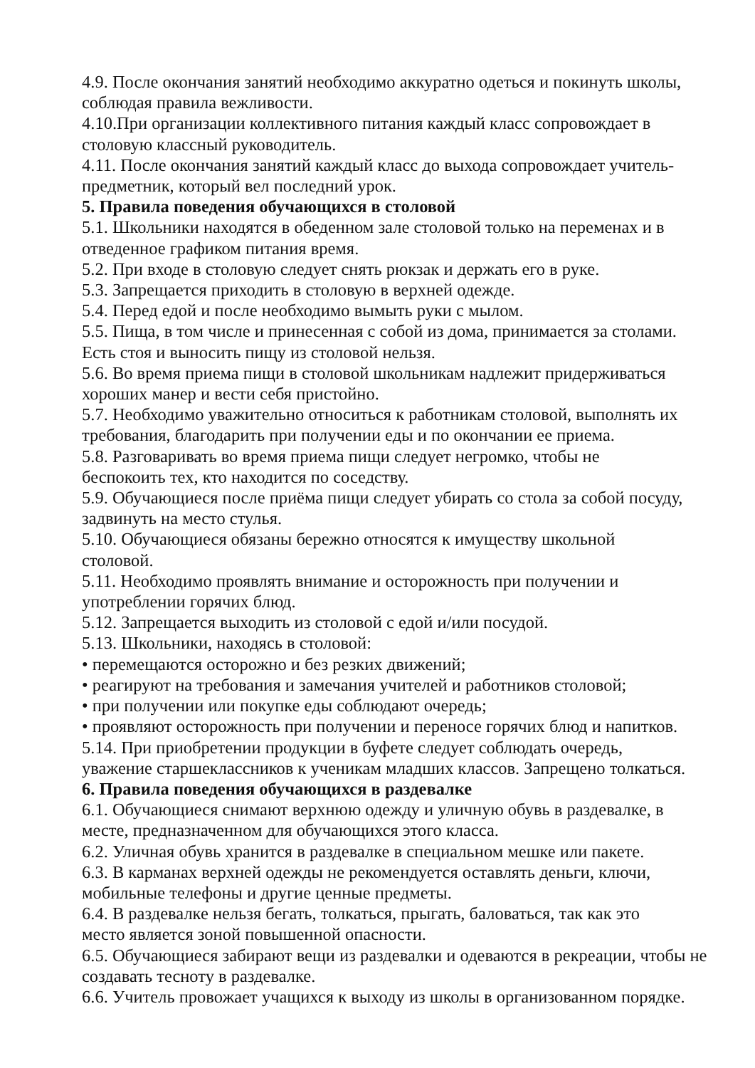4.9. После окончания занятий необходимо аккуратно одеться и покинуть школы, соблюдая правила вежливости.
4.10.При организации коллективного питания каждый класс сопровождает в столовую классный руководитель.
4.11. После окончания занятий каждый класс до выхода сопровождает учитель-предметник, который вел последний урок.
5. Правила поведения обучающихся в столовой
5.1. Школьники находятся в обеденном зале столовой только на переменах и в отведенное графиком питания время.
5.2. При входе в столовую следует снять рюкзак и держать его в руке.
5.3. Запрещается приходить в столовую в верхней одежде.
5.4. Перед едой и после необходимо вымыть руки с мылом.
5.5. Пища, в том числе и принесенная с собой из дома, принимается за столами. Есть стоя и выносить пищу из столовой нельзя.
5.6. Во время приема пищи в столовой школьникам надлежит придерживаться хороших манер и вести себя пристойно.
5.7. Необходимо уважительно относиться к работникам столовой, выполнять их требования, благодарить при получении еды и по окончании ее приема.
5.8. Разговаривать во время приема пищи следует негромко, чтобы не
беспокоить тех, кто находится по соседству.
5.9. Обучающиеся после приёма пищи следует убирать со стола за собой посуду, задвинуть на место стулья.
5.10. Обучающиеся обязаны бережно относятся к имуществу школьной
столовой.
5.11. Необходимо проявлять внимание и осторожность при получении и
употреблении горячих блюд.
5.12. Запрещается выходить из столовой с едой и/или посудой.
5.13. Школьники, находясь в столовой:
• перемещаются осторожно и без резких движений;
• реагируют на требования и замечания учителей и работников столовой;
• при получении или покупке еды соблюдают очередь;
• проявляют осторожность при получении и переносе горячих блюд и напитков.
5.14. При приобретении продукции в буфете следует соблюдать очередь,
уважение старшеклассников к ученикам младших классов. Запрещено толкаться.
6. Правила поведения обучающихся в раздевалке
6.1. Обучающиеся снимают верхнюю одежду и уличную обувь в раздевалке, в месте, предназначенном для обучающихся этого класса.
6.2. Уличная обувь хранится в раздевалке в специальном мешке или пакете.
6.3. В карманах верхней одежды не рекомендуется оставлять деньги, ключи, мобильные телефоны и другие ценные предметы.
6.4. В раздевалке нельзя бегать, толкаться, прыгать, баловаться, так как это
место является зоной повышенной опасности.
6.5. Обучающиеся забирают вещи из раздевалки и одеваются в рекреации, чтобы не создавать тесноту в раздевалке.
6.6. Учитель провожает учащихся к выходу из школы в организованном порядке.